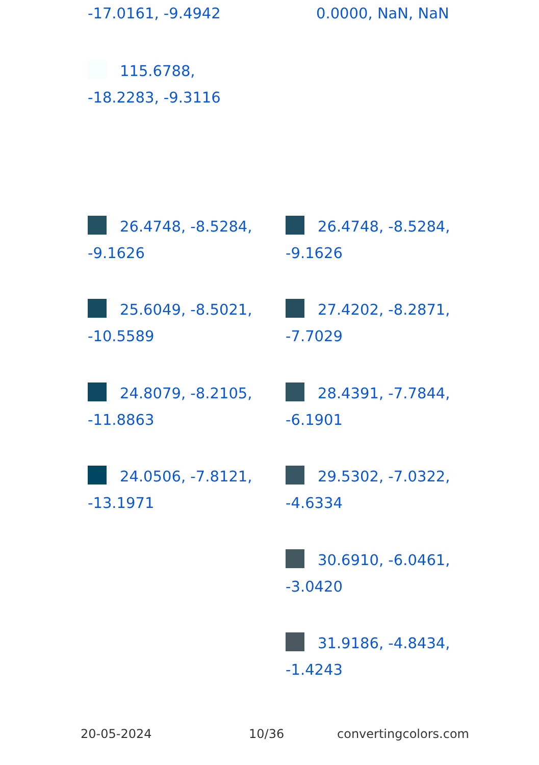-17.0161, -9.4942 0.0000, NaN, NaN
115.6788, -18.2283, -9.3116
26.4748, -8.5284, -9.1626
26.4748, -8.5284, -9.1626
25.6049, -8.5021, -10.5589
27.4202, -8.2871, -7.7029
24.8079, -8.2105, -11.8863
28.4391, -7.7844, -6.1901
24.0506, -7.8121, -13.1971
29.5302, -7.0322, -4.6334
30.6910, -6.0461, -3.0420
31.9186, -4.8434, -1.4243
20-05-2024 10/36 convertingcolors.com